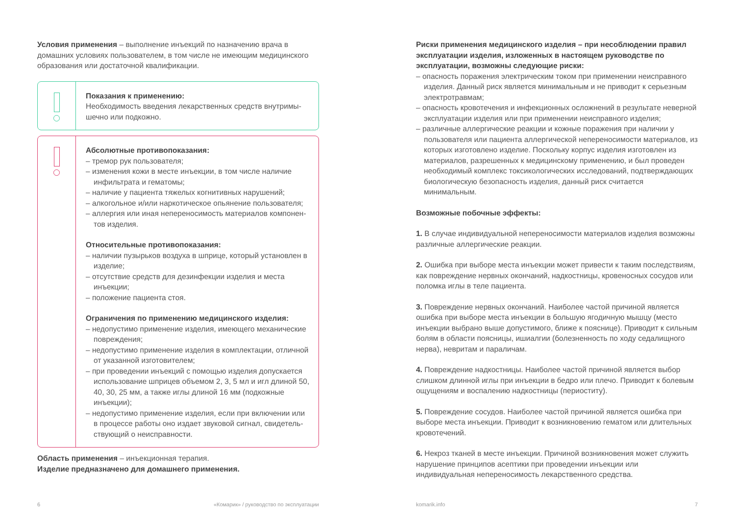Условия применения – выполнение инъекций по назначению врача в домашних условиях пользователем, в том числе не имеющим медицинского образования или достаточной квалификации.
Показания к применению:
Необходимость введения лекарственных средств внутримы­шечно или подкожно.
Абсолютные противопоказания:
– тремор рук пользователя;
– изменения кожи в месте инъекции, в том числе наличие инфильтрата и гематомы;
– наличие у пациента тяжелых когнитивных нарушений;
– алкогольное и/или наркотическое опьянение пользователя;
– аллергия или иная непереносимость материалов компонен­тов изделия.
Относительные противопоказания:
– наличии пузырьков воздуха в шприце, который установлен в изделие;
– отсутствие средств для дезинфекции изделия и места инъекции;
– положение пациента стоя.
Ограничения по применению медицинского изделия:
– недопустимо применение изделия, имеющего механические повреждения;
– недопустимо применение изделия в комплектации, отлич­ной от указанной изготовителем;
– при проведении инъекций с помощью изделия допускается использование шприцев объемом 2, 3, 5 мл и игл длиной 50, 40, 30, 25 мм, а также иглы длиной 16 мм (подкожные инъекции);
– недопустимо применение изделия, если при включении или в процессе работы оно издает звуковой сигнал, свидетель­ствующий о неисправности.
Область применения – инъекционная терапия.
Изделие предназначено для домашнего применения.
Риски применения медицинского изделия – при несоблюдении правил эксплуатации изделия, изложенных в настоящем руководстве по эксплуатации, возможны следующие риски:
– опасность поражения электрическим током при применении неисправного изделия. Данный риск является минимальным и не приводит к серьезным электротравмам;
– опасность кровотечения и инфекционных осложнений в результате неверной эксплуатации изделия или при применении неисправного изделия;
– различные аллергические реакции и кожные поражения при наличии у пользователя или пациента аллергической непереносимости материалов, из которых изготовлено изделие. Поскольку корпус изделия изготовлен из материалов, разрешенных к медицинскому применению, и был проведен необходимый комплекс токсикологических исследований, подтверждающих биологическую безопасность изделия, данный риск считается минимальным.
Возможные побочные эффекты:
1. В случае индивидуальной непереносимости материалов изделия возможны различные аллергические реакции.
2. Ошибка при выборе места инъекции может привести к таким последствиям, как повреждение нервных окончаний, надкостницы, кровеносных сосудов или поломка иглы в теле пациента.
3. Повреждение нервных окончаний. Наиболее частой причиной является ошибка при выборе места инъекции в большую ягодичную мышцу (место инъекции выбрано выше допустимого, ближе к пояснице). Приводит к сильным болям в области поясницы, ишиалгии (болезненность по ходу седалищного нерва), невритам и параличам.
4. Повреждение надкостницы. Наиболее частой причиной является выбор слишком длинной иглы при инъекции в бедро или плечо. Приводит к болевым ощущениям и воспалению надкостницы (периоститу).
5. Повреждение сосудов. Наиболее частой причиной является ошибка при выборе места инъекции. Приводит к возникновению гематом или длительных кровотечений.
6. Некроз тканей в месте инъекции. Причиной возникновения может служить нарушение принципов асептики при проведении инъекции или индивидуальная непереносимость лекарственного средства.
6 «Комарик» / руководство по эксплуатации komarik.info 7